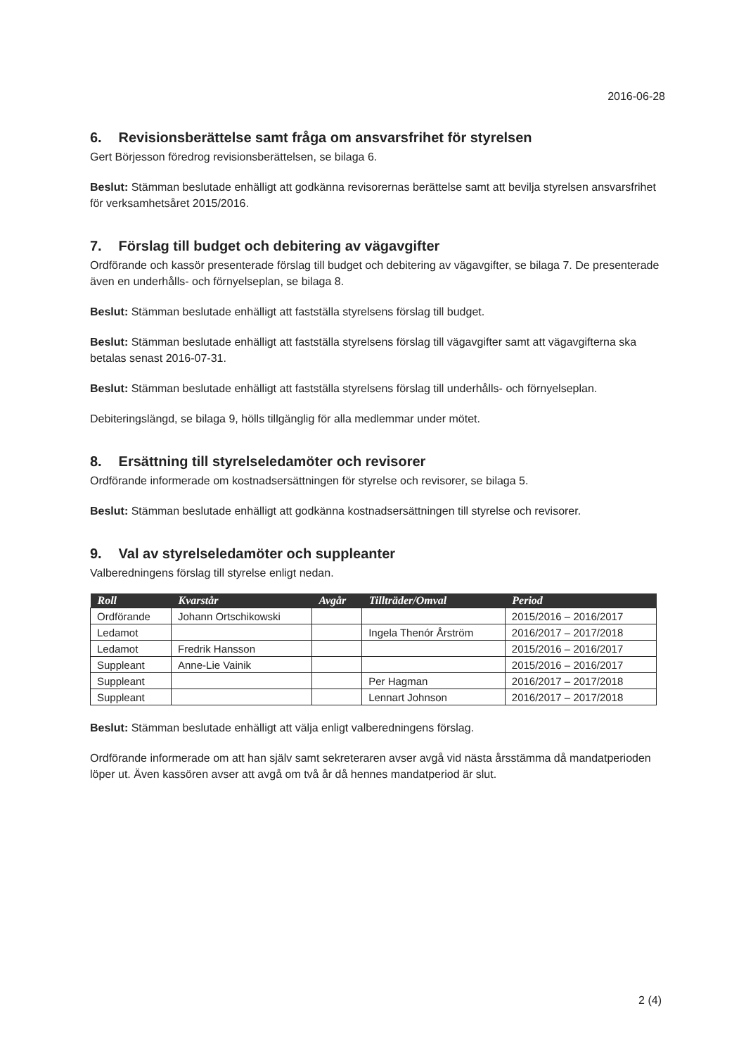2016-06-28
6. Revisionsberättelse samt fråga om ansvarsfrihet för styrelsen
Gert Börjesson föredrog revisionsberättelsen, se bilaga 6.
Beslut: Stämman beslutade enhälligt att godkänna revisorernas berättelse samt att bevilja styrelsen ansvarsfrihet för verksamhetsåret 2015/2016.
7. Förslag till budget och debitering av vägavgifter
Ordförande och kassör presenterade förslag till budget och debitering av vägavgifter, se bilaga 7. De presenterade även en underhålls- och förnyelseplan, se bilaga 8.
Beslut: Stämman beslutade enhälligt att fastställa styrelsens förslag till budget.
Beslut: Stämman beslutade enhälligt att fastställa styrelsens förslag till vägavgifter samt att vägavgifterna ska betalas senast 2016-07-31.
Beslut: Stämman beslutade enhälligt att fastställa styrelsens förslag till underhålls- och förnyelseplan.
Debiteringslängd, se bilaga 9, hölls tillgänglig för alla medlemmar under mötet.
8. Ersättning till styrelseledamöter och revisorer
Ordförande informerade om kostnadsersättningen för styrelse och revisorer, se bilaga 5.
Beslut: Stämman beslutade enhälligt att godkänna kostnadsersättningen till styrelse och revisorer.
9. Val av styrelseledamöter och suppleanter
Valberedningens förslag till styrelse enligt nedan.
| Roll | Kvarstår | Avgår | Tillträder/Omval | Period |
| --- | --- | --- | --- | --- |
| Ordförande | Johann Ortschikowski | | | 2015/2016 – 2016/2017 |
| Ledamot | | | Ingela Thenór Årström | 2016/2017 – 2017/2018 |
| Ledamot | Fredrik Hansson | | | 2015/2016 – 2016/2017 |
| Suppleant | Anne-Lie Vainik | | | 2015/2016 – 2016/2017 |
| Suppleant | | | Per Hagman | 2016/2017 – 2017/2018 |
| Suppleant | | | Lennart Johnson | 2016/2017 – 2017/2018 |
Beslut: Stämman beslutade enhälligt att välja enligt valberedningens förslag.
Ordförande informerade om att han själv samt sekreteraren avser avgå vid nästa årsstämma då mandatperioden löper ut. Även kassören avser att avgå om två år då hennes mandatperiod är slut.
2 (4)